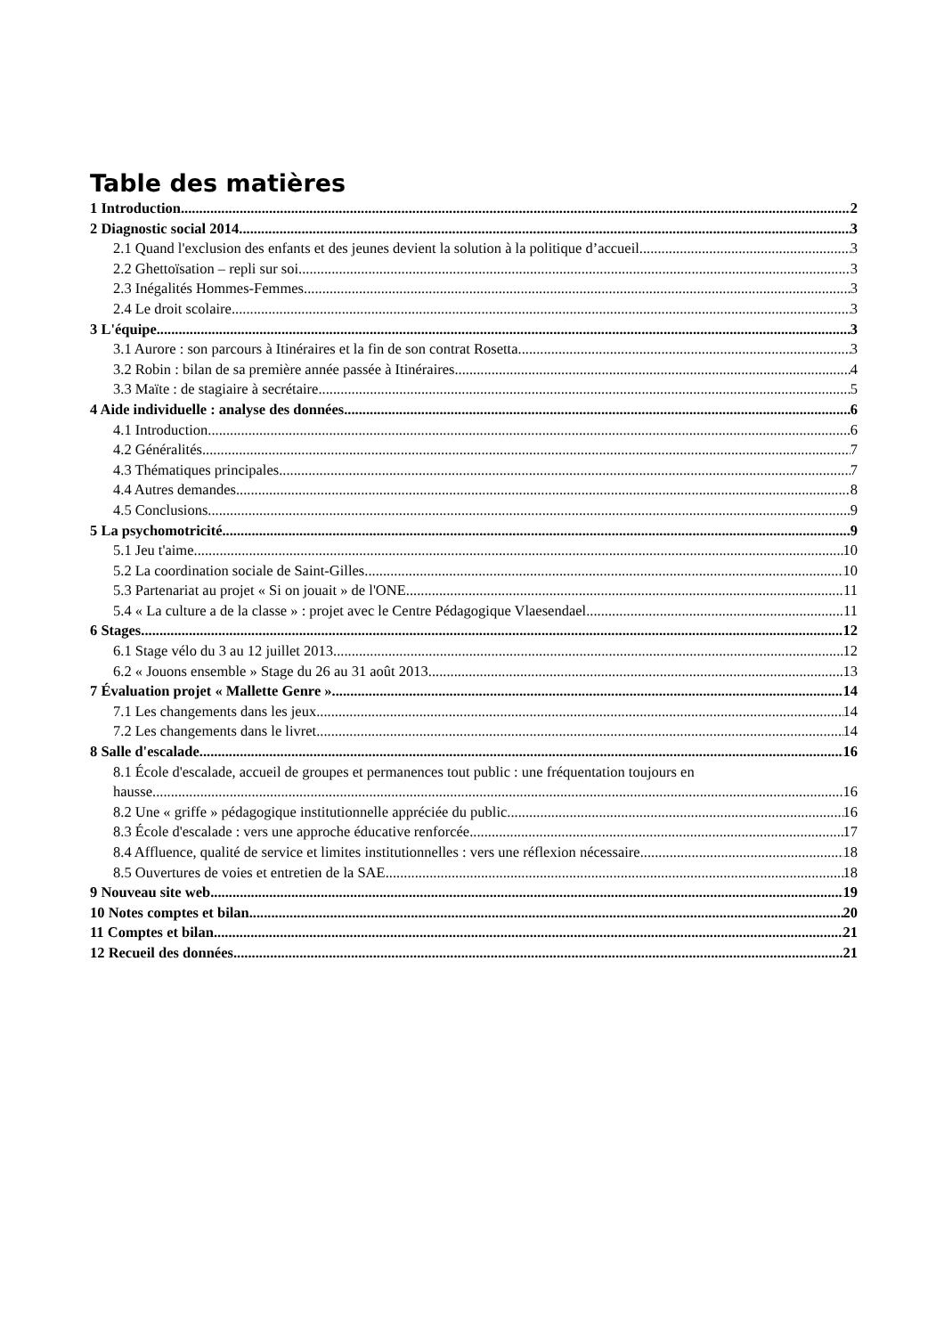Table des matières
1 Introduction 2
2 Diagnostic social 2014 3
2.1 Quand l'exclusion des enfants et des jeunes devient la solution à la politique d’accueil 3
2.2 Ghettoïsation – repli sur soi 3
2.3 Inégalités Hommes-Femmes 3
2.4 Le droit scolaire 3
3 L'équipe 3
3.1 Aurore : son parcours à Itinéraires et la fin de son contrat Rosetta 3
3.2 Robin : bilan de sa première année passée à Itinéraires 4
3.3 Maïte : de stagiaire à secrétaire 5
4 Aide individuelle : analyse des données 6
4.1 Introduction 6
4.2 Généralités 7
4.3 Thématiques principales 7
4.4 Autres demandes 8
4.5 Conclusions 9
5 La psychomotricité 9
5.1 Jeu t'aime 10
5.2 La coordination sociale de Saint-Gilles 10
5.3 Partenariat au projet « Si on jouait » de l'ONE 11
5.4 « La culture a de la classe » : projet avec le Centre Pédagogique Vlaesendael 11
6 Stages 12
6.1 Stage vélo du 3 au 12 juillet 2013 12
6.2 « Jouons ensemble » Stage du 26 au 31 août 2013 13
7 Évaluation projet « Mallette Genre » 14
7.1 Les changements dans les jeux 14
7.2 Les changements dans le livret 14
8 Salle d'escalade 16
8.1 École d'escalade, accueil de groupes et permanences tout public : une fréquentation toujours en
hausse 16
8.2 Une « griffe » pédagogique institutionnelle appréciée du public 16
8.3 École d'escalade : vers une approche éducative renforcée 17
8.4 Affluence, qualité de service et limites institutionnelles : vers une réflexion nécessaire 18
8.5 Ouvertures de voies et entretien de la SAE 18
9 Nouveau site web 19
10 Notes comptes et bilan 20
11 Comptes et bilan 21
12 Recueil des données 21